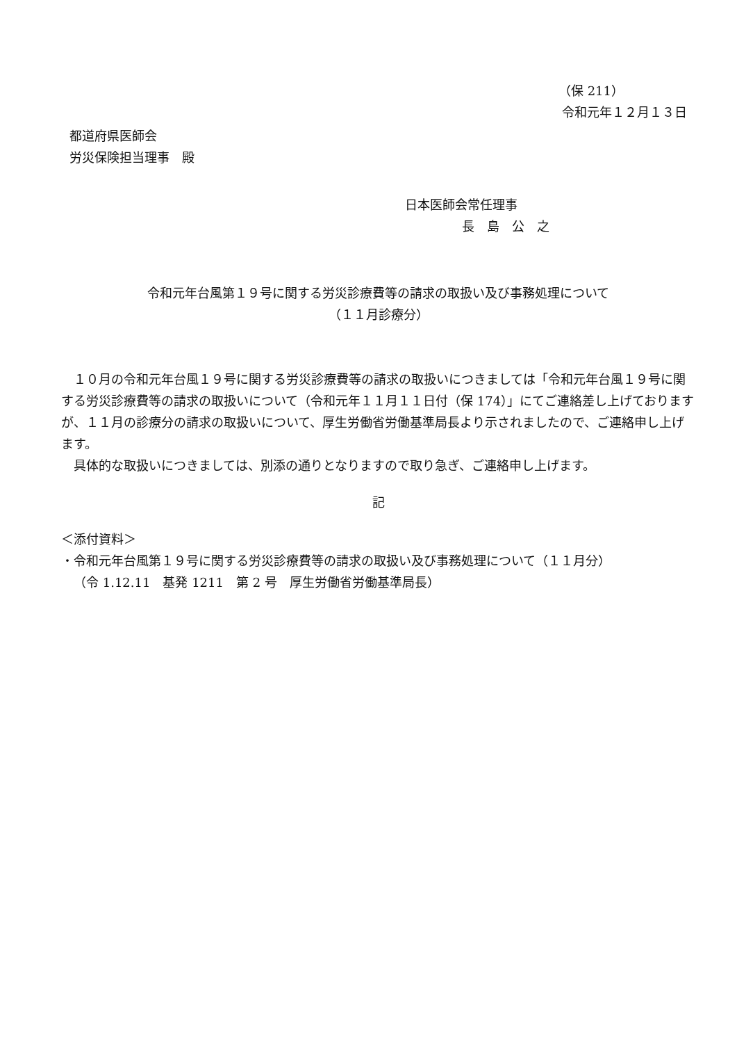（保 211）
令和元年１２月１３日
都道府県医師会
労災保険担当理事　殿
日本医師会常任理事
長　島　公　之
令和元年台風第１９号に関する労災診療費等の請求の取扱い及び事務処理について
（１１月診療分）
１０月の令和元年台風１９号に関する労災診療費等の請求の取扱いにつきましては「令和元年台風１９号に関する労災診療費等の請求の取扱いについて（令和元年１１月１１日付（保 174）」にてご連絡差し上げておりますが、１１月の診療分の請求の取扱いについて、厚生労働省労働基準局長より示されましたので、ご連絡申し上げます。
具体的な取扱いにつきましては、別添の通りとなりますので取り急ぎ、ご連絡申し上げます。
記
＜添付資料＞
・令和元年台風第１９号に関する労災診療費等の請求の取扱い及び事務処理について（１１月分）
（令 1.12.11　基発 1211　第 2 号　厚生労働省労働基準局長）